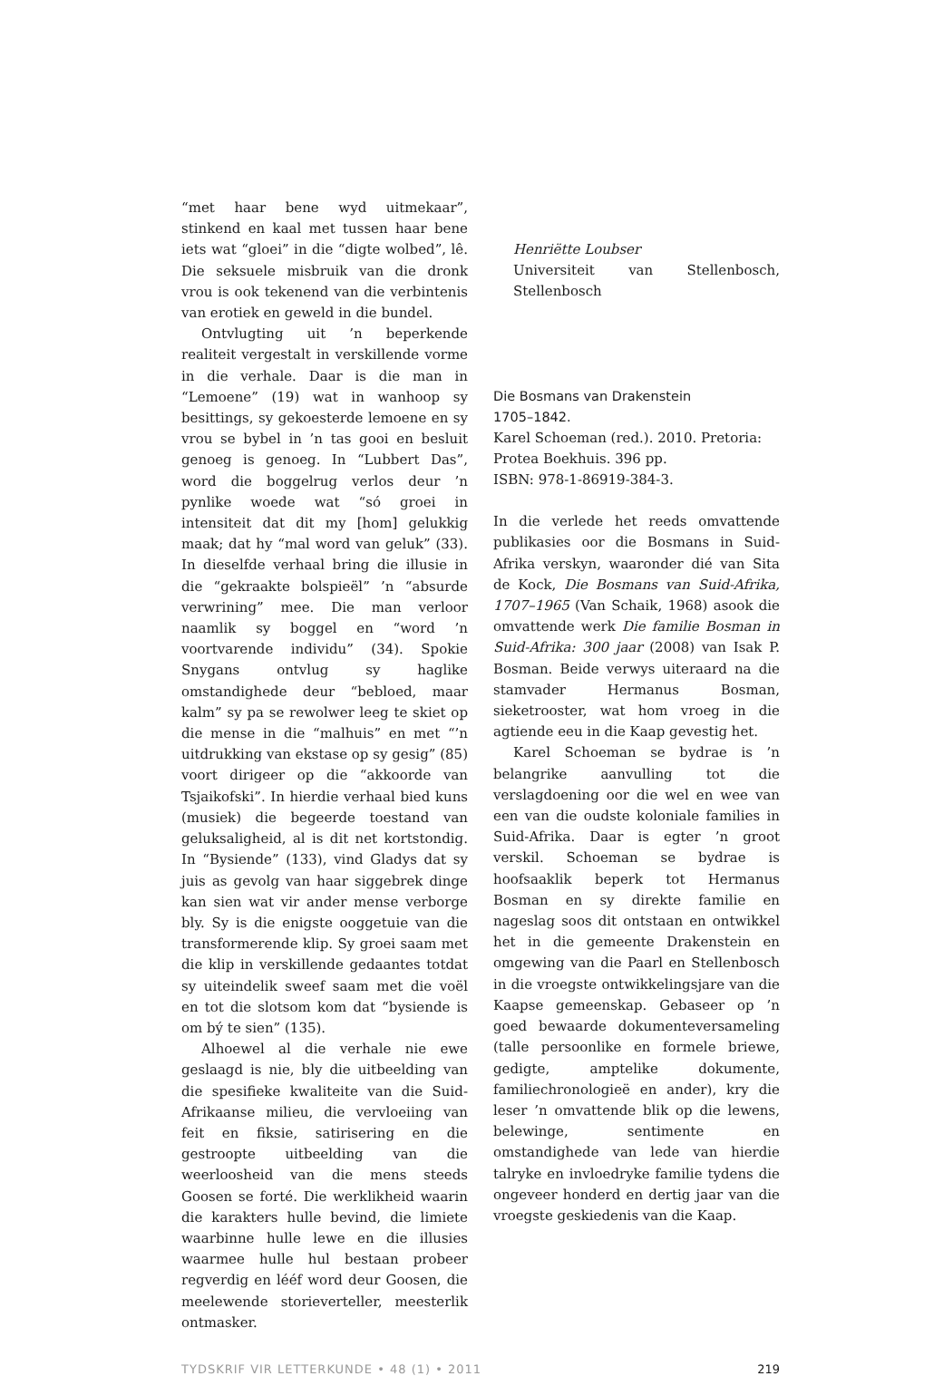“met haar bene wyd uitmekaar”, stinkend en kaal met tussen haar bene iets wat “gloei” in die “digte wolbed”, lê. Die seksuele misbruik van die dronk vrou is ook tekenend van die verbintenis van erotiek en geweld in die bundel.
Ontvlugting uit ’n beperkende realiteit vergestalt in verskillende vorme in die verhale. Daar is die man in “Lemoene” (19) wat in wanhoop sy besittings, sy gekoesterde lemoene en sy vrou se bybel in ’n tas gooi en besluit genoeg is genoeg. In “Lubbert Das”, word die boggelrug verlos deur ’n pynlike woede wat “só groei in intensiteit dat dit my [hom] gelukkig maak; dat hy “mal word van geluk” (33). In dieselfde verhaal bring die illusie in die “gekraakte bolspieël” ’n “absurde verwrining” mee. Die man verloor naamlik sy boggel en “word ’n voortvarende individu” (34). Spokie Snygans ontvlug sy haglike omstandighede deur “bebloed, maar kalm” sy pa se rewolwer leeg te skiet op die mense in die “malhuis” en met “’n uitdrukking van ekstase op sy gesig” (85) voort dirigeer op die “akkoorde van Tsjaikofski”. In hierdie verhaal bied kuns (musiek) die begeerde toestand van geluksaligheid, al is dit net kortstondig. In “Bysiende” (133), vind Gladys dat sy juis as gevolg van haar siggebrek dinge kan sien wat vir ander mense verborge bly. Sy is die enigste ooggetuie van die transformerende klip. Sy groei saam met die klip in verskillende gedaantes totdat sy uiteindelik sweef saam met die voël en tot die slotsom kom dat “bysiende is om bý te sien” (135).
Alhoewel al die verhale nie ewe geslaagd is nie, bly die uitbeelding van die spesifieke kwaliteite van die Suid-Afrikaanse milieu, die vervloeiing van feit en fiksie, satirisering en die gestroopte uitbeelding van die weerloosheid van die mens steeds Goosen se forté. Die werklikheid waarin die karakters hulle bevind, die limiete waarbinne hulle lewe en die illusies waarmee hulle hul bestaan probeer regverdig en lééf word deur Goosen, die meelewende storieverteller, meesterlik ontmasker.
Henriëtte Loubser
Universiteit van Stellenbosch, Stellenbosch
Die Bosmans van Drakenstein
1705–1842.
Karel Schoeman (red.). 2010. Pretoria:
Protea Boekhuis. 396 pp.
ISBN: 978-1-86919-384-3.
In die verlede het reeds omvattende publikasies oor die Bosmans in Suid-Afrika verskyn, waaronder dié van Sita de Kock, Die Bosmans van Suid-Afrika, 1707–1965 (Van Schaik, 1968) asook die omvattende werk Die familie Bosman in Suid-Afrika: 300 jaar (2008) van Isak P. Bosman. Beide verwys uiteraard na die stamvader Hermanus Bosman, sieketrooster, wat hom vroeg in die agtiende eeu in die Kaap gevestig het.
Karel Schoeman se bydrae is ’n belangrike aanvulling tot die verslagdoening oor die wel en wee van een van die oudste koloniale families in Suid-Afrika. Daar is egter ’n groot verskil. Schoeman se bydrae is hoofsaaklik beperk tot Hermanus Bosman en sy direkte familie en nageslag soos dit ontstaan en ontwikkel het in die gemeente Drakenstein en omgewing van die Paarl en Stellenbosch in die vroegste ontwikkelingsjare van die Kaapse gemeenskap. Gebaseer op ’n goed bewaarde dokumenteversameling (talle persoonlike en formele briewe, gedigte, amptelike dokumente, familiechronologieë en ander), kry die leser ’n omvattende blik op die lewens, belewinge, sentimente en omstandighede van lede van hierdie talryke en invloedryke familie tydens die ongeveer honderd en dertig jaar van die vroegste geskiedenis van die Kaap.
TYDSKRIF VIR LETTERKUNDE • 48 (1) • 2011 219